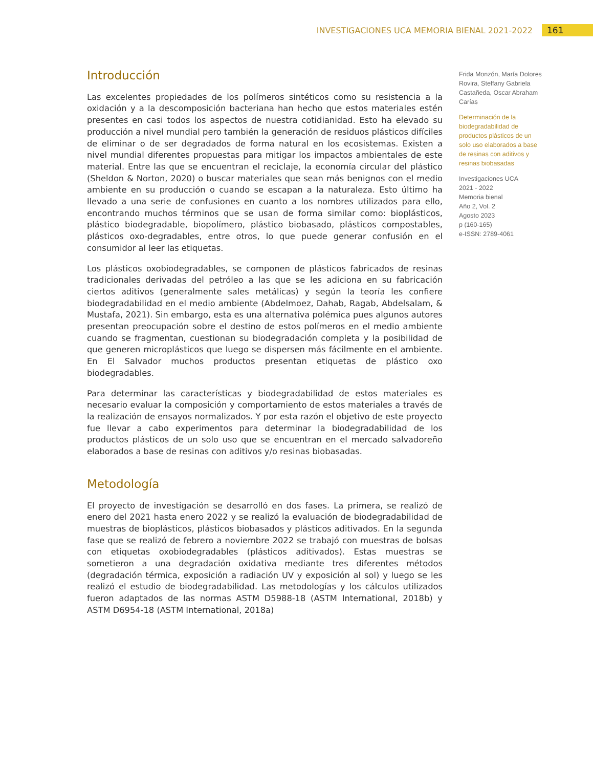INVESTIGACIONES UCA MEMORIA BIENAL 2021-2022 161
Introducción
Las excelentes propiedades de los polímeros sintéticos como su resistencia a la oxidación y a la descomposición bacteriana han hecho que estos materiales estén presentes en casi todos los aspectos de nuestra cotidianidad. Esto ha elevado su producción a nivel mundial pero también la generación de residuos plásticos difíciles de eliminar o de ser degradados de forma natural en los ecosistemas. Existen a nivel mundial diferentes propuestas para mitigar los impactos ambientales de este material. Entre las que se encuentran el reciclaje, la economía circular del plástico (Sheldon & Norton, 2020) o buscar materiales que sean más benignos con el medio ambiente en su producción o cuando se escapan a la naturaleza. Esto último ha llevado a una serie de confusiones en cuanto a los nombres utilizados para ello, encontrando muchos términos que se usan de forma similar como: bioplásticos, plástico biodegradable, biopolímero, plástico biobasado, plásticos compostables, plásticos oxo-degradables, entre otros, lo que puede generar confusión en el consumidor al leer las etiquetas.
Los plásticos oxobiodegradables, se componen de plásticos fabricados de resinas tradicionales derivadas del petróleo a las que se les adiciona en su fabricación ciertos aditivos (generalmente sales metálicas) y según la teoría les confiere biodegradabilidad en el medio ambiente (Abdelmoez, Dahab, Ragab, Abdelsalam, & Mustafa, 2021). Sin embargo, esta es una alternativa polémica pues algunos autores presentan preocupación sobre el destino de estos polímeros en el medio ambiente cuando se fragmentan, cuestionan su biodegradación completa y la posibilidad de que generen microplásticos que luego se dispersen más fácilmente en el ambiente. En El Salvador muchos productos presentan etiquetas de plástico oxo biodegradables.
Para determinar las características y biodegradabilidad de estos materiales es necesario evaluar la composición y comportamiento de estos materiales a través de la realización de ensayos normalizados. Y por esta razón el objetivo de este proyecto fue llevar a cabo experimentos para determinar la biodegradabilidad de los productos plásticos de un solo uso que se encuentran en el mercado salvadoreño elaborados a base de resinas con aditivos y/o resinas biobasadas.
Metodología
El proyecto de investigación se desarrolló en dos fases. La primera, se realizó de enero del 2021 hasta enero 2022 y se realizó la evaluación de biodegradabilidad de muestras de bioplásticos, plásticos biobasados y plásticos aditivados. En la segunda fase que se realizó de febrero a noviembre 2022 se trabajó con muestras de bolsas con etiquetas oxobiodegradables (plásticos aditivados). Estas muestras se sometieron a una degradación oxidativa mediante tres diferentes métodos (degradación térmica, exposición a radiación UV y exposición al sol) y luego se les realizó el estudio de biodegradabilidad. Las metodologías y los cálculos utilizados fueron adaptados de las normas ASTM D5988-18 (ASTM International, 2018b) y ASTM D6954-18 (ASTM International, 2018a)
Frida Monzón, María Dolores Rovira, Steffany Gabriela Castañeda, Oscar Abraham Carías
Determinación de la biodegradabilidad de productos plásticos de un solo uso elaborados a base de resinas con aditivos y resinas biobasadas
Investigaciones UCA
2021 - 2022
Memoria bienal
Año 2, Vol. 2
Agosto 2023
p (160-165)
e-ISSN: 2789-4061